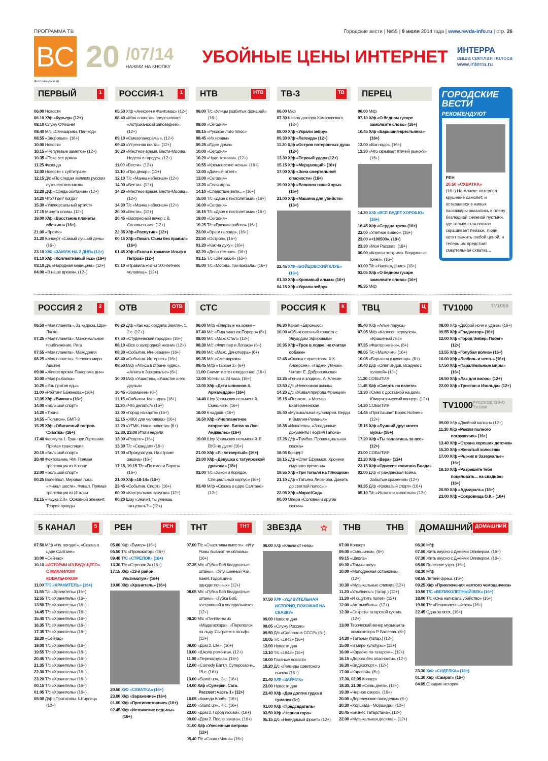ПРОГРАММА ТВ Городские вести | №55 | 9 июля 2014 года | www.revda-info.ru | стр. 26
ВС
20
/07/14
НАЖМИ НА КНОПКУ
УБОЙНЫЕ ЦЕНЫ ИНТЕРНЕТ
ИНТЕРРА
ваша светлая полоса
www.interra.ru
Фото: kinopoisk.ru
ПЕРВЫЙ 1
06.00 Новости
06.10 Х/ф «Курьер» (12+)
08.10 Служу Отчизне!
08.40 М/с «Смешарики. Пин-код»
08.55 «Здоровье». (16+)
10.00 Новости
10.15 «Непутевые заметки» (12+)
10.35 «Пока все дома»
11.25 Фазенда
12.00 Новости с субтитрами
12.15 Д/с «По следам великих русских путешественников»
13.20 Д/ф «Среда обитания» (12+)
14.20 Что? Где? Когда?
15.30 «Универсальный артист»
17.15 Минута славы. (12+)
19.00 Х/ф «Восстание планеты обезьян» (16+)
21.00 «Время»
21.20 Концерт «Самый лучший день» (16+)
23.10 Х/Ф «ЗАМУЖ НА 2 ДНЯ» (12+)
01.10 Х/ф «Коллективный иск» (16+)
03.10 Д/с «Народная медицина» (12+)
04.00 «В наше время». (12+)
РОССИЯ-1 1
05.50 Х/ф «Анискин и Фантомас» (12+)
08.40 «Моя планета» представляет. «Астраханский заповедник». (12+)
09.10 «Смехопанорама «. (12+)
09.40 «Утренняя почта». (12+)
10.20 «Местное время. Вести-Москва. Неделя в городе». (12+)
11.00 «Вести». (12+)
11.10 «Про декор». (12+)
12.10 Т/с «Манна небесная» (12+)
14.00 «Вести». (12+)
14.20 «Местное время. Вести-Москва». (12+)
14.30 Т/с «Манна небесная» (12+)
20.00 «Вести». (12+)
20.45 «Воскресный вечер с В. Соловьевым». (12+)
22.35 Х/ф «Распутин» (12+)
00.15 Х/ф «Пикап. Съем без правил» (16+)
01.45 Х/ф «Ехали в трамвае Ильф и Петров» (12+)
03.10 «Правила жизни 100-летнего человека». (12+)
НТВ НТВ
06.00 Т/с «Улицы разбитых фонарей» (16+)
08.00 «Сегодня»
08.15 «Русское лото плюс»
08.45 «Их нравы»
09.25 «Едим дома»
10.00 «Сегодня»
10.20 «Чудо техники». (12+)
10.55 «Кремлевские жены». (16+)
12.00 «Дачный ответ»
13.00 «Сегодня»
13.20 «Своя игра»
14.10 «Следствие вели...» (16+)
15.00 Т/с «Двое с пистолетами» (16+)
16.00 «Сегодня»
16.15 Т/с «Двое с пистолетами» (16+)
19.00 «Сегодня»
19.25 Т/с «Грязная работа» (16+)
23.00 «Враги народа». (16+)
23.50 «Остров». (16+)
01.20 «Как на духу». (16+)
02.20 «Дело темное». (16+)
03.15 Т/с «Зверобой» (16+)
05.00 Т/с «Москва. Три вокзала» (16+)
ТВ-3 ТВ
06.00 М/ф
07.30 Школа доктора Комаровского. (12+)
08.00 Х/ф «Украли зебру»
09.30 Х/ф «Легенда» (12+)
11.30 Х/ф «Остров потерянных душ» (12+)
13.30 Х/ф «Первый удар» (12+)
15.15 Х/ф «Мерцающий» (16+)
17.00 Х/ф «Зона смертельной опасности» (16+)
19.00 Х/ф «Вавилон нашей эры» (16+)
21.00 Х/ф «Машина для убийств» (16+)
22.45 Х/Ф «БОЙЦОВСКИЙ КЛУБ» (16+)
01.30 Х/ф «Кровавый алмаз» (16+)
04.15 Х/ф «Украли зебру»
ПЕРЕЦ
06.00 М/ф
07.10 Х/ф «О бедном гусаре замолвите слово» (16+)
10.45 Х/ф «Барышня-крестьянка» (16+)
13.00 «Как надо». (16+)
13.30 «Что скрывает птичий рынок?» (16+)
14.30 Х/Ф «ВСЕ БУДЕТ ХОРОШО» (16+)
16.45 Х/ф «Сердца трех» (16+)
22.00 «Улетное видео». (16+)
23.00 «+100500». (18+)
23.30 «Моя Рассея». (18+)
00.00 «Короли экстрима. Воздушные гонки». (16+)
01.00 Т/с «Наслаждение» (18+)
02.05 Х/ф «О бедном гусаре замолвите слово» (16+)
05.35 М/ф
ГОРОДСКИЕ ВЕСТИ
РЕКОМЕНДУЮТ
РЕН
20.50 «СХВАТКА»
(16+) На Аляске потерпел крушение самолет, и оставшиеся в живых пассажиры оказались в плену безлюдной снежной пустыни, где только стая волков скрашивает пейзаж. Люди хотят выжить любой ценой, и теперь им предстоит смертельная схватка...
РОССИЯ 2 2
06.50 «Моя планета». За кадром. Шри-Ланка
07.25 «Моя планета». Максимальное приближение. Рига
07.55 «Моя планета». Македония
08.25 «Моя планета». Человек мира. Адыгея
09.00 «Живое время. Панорама дня»
10.00 «Моя рыбалка»
10.25 «Язь против еды»
11.00 «Рейтинг Баженова» (16+)
12.05 Х/ф «Викинг» (16+)
14.00 «Большой спорт»
14.20 «Трон»
14.55 «Полигон». БМП-3
15.25 Х/ф «Обитаемый остров. Схватка» (16+)
17.40 Формула-1. Гран-при Германии. Прямая трансляция
20.15 «Большой спорт»
20.40 Фехтование. ЧМ. Прямая трансляция из Казани
23.00 «Большой спорт»
00.25 Волейбол. Мировая лига. «Финал шести». Финал. Прямая трансляция из Италии
02.15 «Наука 2.0». Основной элемент. Теория правды
ОТВ ОТВ
06.20 Д/ф «Как нас создала Земля». 1, 2 с. (12+)
07.50 «Студенческий городок» (16+)
08.10 «Все о загородной жизни» (12+)
08.30 «События. Инновации» (16+)
08.40 «События. Интернет» (16+)
08.50 М/ф «Алиса в стране чудес», «Алиса в Зазеркалье» (6+)
10.00 М/ф «Ушастик», «Ушастик и его друзья»
10.45 «Зоомания» (6+)
11.15 «События. Культура» (16+)
11.30 «Что делать?» (16+)
12.00 «Город на карте» (16+)
12.15 «ЖКХ для человека» (16+)
12.20 «УГМК. Наши новости» (6+)
12.30, 23.00 Итоги недели
13.00 «Рецепт» (16+)
13.30 Т/с «Скандал» (16+)
17.00 «Прокуратура. На страже закона» (16+)
17.15, 19.15 Т/с «По имени Барон» (16+)
21.00 Х/ф «18-14» (16+)
23.45 «События. Спорт» (16+)
00.00 «Контрольная закупка» (12+)
00.20 Шоу «Значит, ты умеешь танцевать?!» (12+)
СТС
06.00 М/ф «Впервые на арене»
07.40 М/с «Пингвиненок Пороро» (6+)
08.00 М/с «Макс Стил» (12+)
08.30 М/с «Флиппер и Лопака» (6+)
09.00 М/с «Макс. Динотерра» (6+)
09.35 М/с «Смешарики»
09.45 М/ф «Тарзан 2» (6+)
11.00 Снимите это немедленно! (16+)
12.00 Успеть за 24 часа. (16+)
13.00 Х/ф «Дети шпионов 4. Армагеддон» (16+)
14.40 Шоу Уральских пельменей. Смешняги. (16+)
16.00 6 кадров. (16+)
16.50 Х/ф «Инопланетное вторжение. Битва за Лос-Анджелес» (16+)
19.00 Шоу Уральских пельменей. В ВУЗ не дуем! (16+)
21.00 Х/ф «Я - четвертый» (16+)
23.00 Х/ф «Девушка с татуировкой дракона» (18+)
02.00 Т/с «Закон и порядок. Специальный корпус» (16+)
03.40 М/ф «Сказка о царе Салтане» (12+)
РОССИЯ К К
06.30 Канал «Евроньюс»
10.00 «Обыкновенный концерт с Эдуардом Эфировым»
10.35 Х/ф «Трое в лодке, не считая собаки»
12.45 «Сказки с оркестром. Х.К. Андерсен». «Гадкий утенок». Читает Е. Добровольская
13.25 «Гении и злодеи». А. Алехин
13.50 Д/с «Невесомая жизнь»
14.20 Д/с «Живая природа Франции»
15.15 «Пешком...» Москва Екатерининская
15.40 «Музыкальная кулинария. Верди и Эмилия-Романья»
16.35 «Искатели». «Загадочные документы Георгия Гапона»
17.25 Д/ф «Тамбов. Провинциальная сказка»
18.05 Концерт
19.15 Д/ф «Олег Ефремов. Хроники смутного времени»
19.55 Х/ф «Три тополя на Плющихе»
21.10 Д/ф «Татьяна Лиознова. Дожить до светлой полосы»
22.05 Х/ф «Марат/Сад»
00.00 Опера «Соловей и другие сказки»
ТВЦ Ц
05.40 Х/ф «Алые паруса»
07.05 М/ф «Карлсон вернулся», «Крашеный лис»
07.35 «Фактор жизни». (6+)
08.05 Т/с «Мамочки» (16+)
10.05 «Барышня и кулинар». (6+)
10.40 Д/ф «Олег Видов. Всадник с головой» (12+)
11.30 СОБЫТИЯ
11.45 Х/ф «Смерть на взлете»
13.30 «Смех с доставкой на дом». Юмористический концерт. (12+)
14.30 СОБЫТИЯ
14.45 «Приглашает Борис Ноткин» (12+)
15.15 Х/ф «Лучший друг моего мужа» (16+)
17.20 Х/ф «Ты заплатишь за все» (12+)
21.00 СОБЫТИЯ
21.20 Х/ф «Вера» (12+)
23.15 Х/ф «Одиссея капитана Блада»
02.00 Д/ф «Гражданская война. Забытые сражения» (12+)
03.35 Д/ф «Кровавый спорт» (16+)
05.10 Т/с «Из жизни животных» (12+)
TV1000 TV1000
08.00 Х/ф «Доброй ночи и удачи» (16+)
09.55 Х/ф «Гладиатор» (16+)
12.00 Х/ф «Город Эмбер: Побег» (12+)
13.55 Х/ф «Голубая волна» (16+)
16.00 Х/ф «Любовь и честь» (16+)
17.50 Х/ф «Параллельные миры» (16+)
19.50 Х/ф «Лак для волос» (12+)
22.00 Х/ф «Тристан и Изольда» (12+)
TV1000 РУССКОЕ КИНО TV1000
09.00 Х/ф «Двойной капкан» (12+)
11.30 Х/ф «Режим полного погружения» (16+)
13.40 Х/ф «Страна хороших деточек»
15.20 Х/ф «Женатый холостяк»
17.00 Х/ф «Рыжик в Зазеркалье» (16+)
19.10 Х/ф «Разрешите тебя поцеловать... на свадьбе» (16+)
20.50 Х/ф «Адмиралъ» (16+)
23.00 Х/ф «Сокровища О.К.» (16+)
5 КАНАЛ 5
07.50 М/ф «Ну, погоди!», «Сказка о царе Салтане»
10.00 «Сейчас»
10.10 «ИСТОРИИ ИЗ БУДУЩЕГО» С МИХАИЛОМ КОВАЛЬЧУКОМ
11.00 Т/С «ХРАНИТЕЛЬ» (16+)
11.55 Т/с «Хранитель» (16+)
12.55 Т/с «Хранитель» (16+)
13.50 Т/с «Хранитель» (16+)
14.45 Т/с «Хранитель» (16+)
15.40 Т/с «Хранитель» (16+)
16.35 Т/с «Хранитель» (16+)
17.35 Т/с «Хранитель» (16+)
18.30 «Сейчас»
19.00 Т/с «Хранитель» (16+)
19.55 Т/с «Хранитель» (16+)
20.45 Т/с «Хранитель» (16+)
21.35 Т/с «Хранитель» (16+)
22.30 Т/с «Хранитель» (16+)
23.20 Т/с «Хранитель» (16+)
00.15 Т/с «Хранитель» (16+)
01.05 Т/с «Хранитель» (16+)
05.00 Д/ф «Прототипы. Штирлиц» (12+)
РЕН РЕН
05.00 Х/ф «Бумер» (16+)
05.50 Т/с «Провокатор» (16+)
09.40 Т/С «СТРЕЛОК» (16+)
13.30 Т/с «Стрелок 2» (16+)
17.15 Х/ф «13-й район: Ультиматум» (16+)
19.00 Х/ф «Хранитель» (16+)
20.50 Х/Ф «СХВАТКА» (16+)
23.00 Х/ф «Заражение» (16+)
01.00 Х/ф «Противостояние» (16+)
02.45 Х/ф «Иствикские ведьмы» (16+)
ТНТ ТНТ
07.00 Т/с «Счастливы вместе». «И у Ромы бывают не обломы» (16+)
07.35 М/с «Губка Боб Квадратные штаны». «Улучшенный Чак Бакет. Годовщина однодетлочных» (12+)
08.05 М/с «Губка Боб Квадратные штаны». «Губка Боб, застрявший в холодильнике» (12+)
08.30 М/с «Пингвины из «Мадагаскара». «Переполох на льду. Сыграем в гольф» (12+)
09.00 «Дом 2. Lite». (16+)
10.00 «Школа ремонта». (12+)
11.00 «Перезагрузка». (16+)
12.00 «Comedy Баттл. Суперсезон»,. 15 с. (16+)
13.00 «Stand up»,. 3 с. (16+)
14.00 Х/ф «Сумерки. Сага. Рассвет: часть 1» (12+)
16.05 «Комеди Клаб». (16+)
22.00 «Stand up»,. 4 с. (16+)
23.00 «Дом 2. Город любви». (16+)
00.00 «Дом 2. После заката». (16+)
01.00 Х/ф «Унесенные ветром» (12+)
05.40 Т/с «Саша+Маша» (16+)
ЗВЕЗДА ☆
06.00 Х/ф «Ключи от неба»
07.50 Х/Ф «УДИВИТЕЛЬНАЯ ИСТОРИЯ, ПОХОЖАЯ НА СКАЗКУ»
09.00 Новости дня
09.05 «Служу России»
09.50 Д/с «Сделано в СССР» (6+)
10.05 Т/с «1942» (16+)
13.00 Новости дня
13.10 Т/с «1942» (16+)
18.00 Главные новости
18.20 Д/с «Легенды советского сыска» (16+)
21.40 Х/Ф «ЗАЙЧИК»
23.00 Новости дня
23.40 Х/ф «Два долгих гудка в тумане» (6+)
01.00 Х/ф «Председатель»
03.50 Х/ф «Черная гора»
05.15 Д/с «Невидимый фронт» (12+)
ТНВ ТНВ
07.00 Концерт
09.00 «Смешинки». (6+)
09.15 «Школа»
09.30 «Тамчы-шоу»
10.00 «Молодежная остановка». (12+)
10.30 «Музыкальные сливки» (12+)
11.20 «Улыбнись!» (татар.) (12+)
11.30 «И ощутить полет» (12+)
12.00 «Автомобиль». (12+)
12.30 «Секреты татарской кухни». (12+)
13.00 Творческий вечер музыканта-композитора Р. Валеева. (6+)
14.30 «Татары» (татар.) (12+)
15.00 «В мире культуры» (12+)
16.00 «Караоке по-татарски». (12+)
16.15 «Дорога без опасности». (12+)
16.30 «Видеоспорт». (12+)
17.00 «Каравай». (6+)
17.30, 02.05 Концерт
18.30, 21.00 «Семь дней». (12+)
19.30 «Черное озеро». (16+)
20.00 «Деревенские посиделки» (6+)
20.30 «Хоршида - Моршида». (12+)
20.45 «Бизнес Татарстана». (12+)
22.00 «Музыкальная десятка». (12+)
ДОМАШНИЙ ДОМАШНИЙ
06.30 М/ф
07.00 Жить вкусно с Джейми Оливером. (16+)
07.30 Жить вкусно с Джейми Оливером. (16+)
08.00 Полезное утро. (16+)
08.30 М/ф
08.55 Летний фреш. (16+)
09.25 Х/ф «Приключения желтого чемоданчика»
10.50 Т/С «ВЕЛИКОЛЕПНЫЙ ВЕК» (16+)
18.00 Т/с «Она написала убийство» (16+)
19.00 Т/с «Великолепный век» (16+)
22.45 Одна за всех. (16+)
23.30 Х/Ф «СИДЕЛКА» (16+)
01.30 Х/ф «Самрат» (16+)
04.05 Сладкие истории